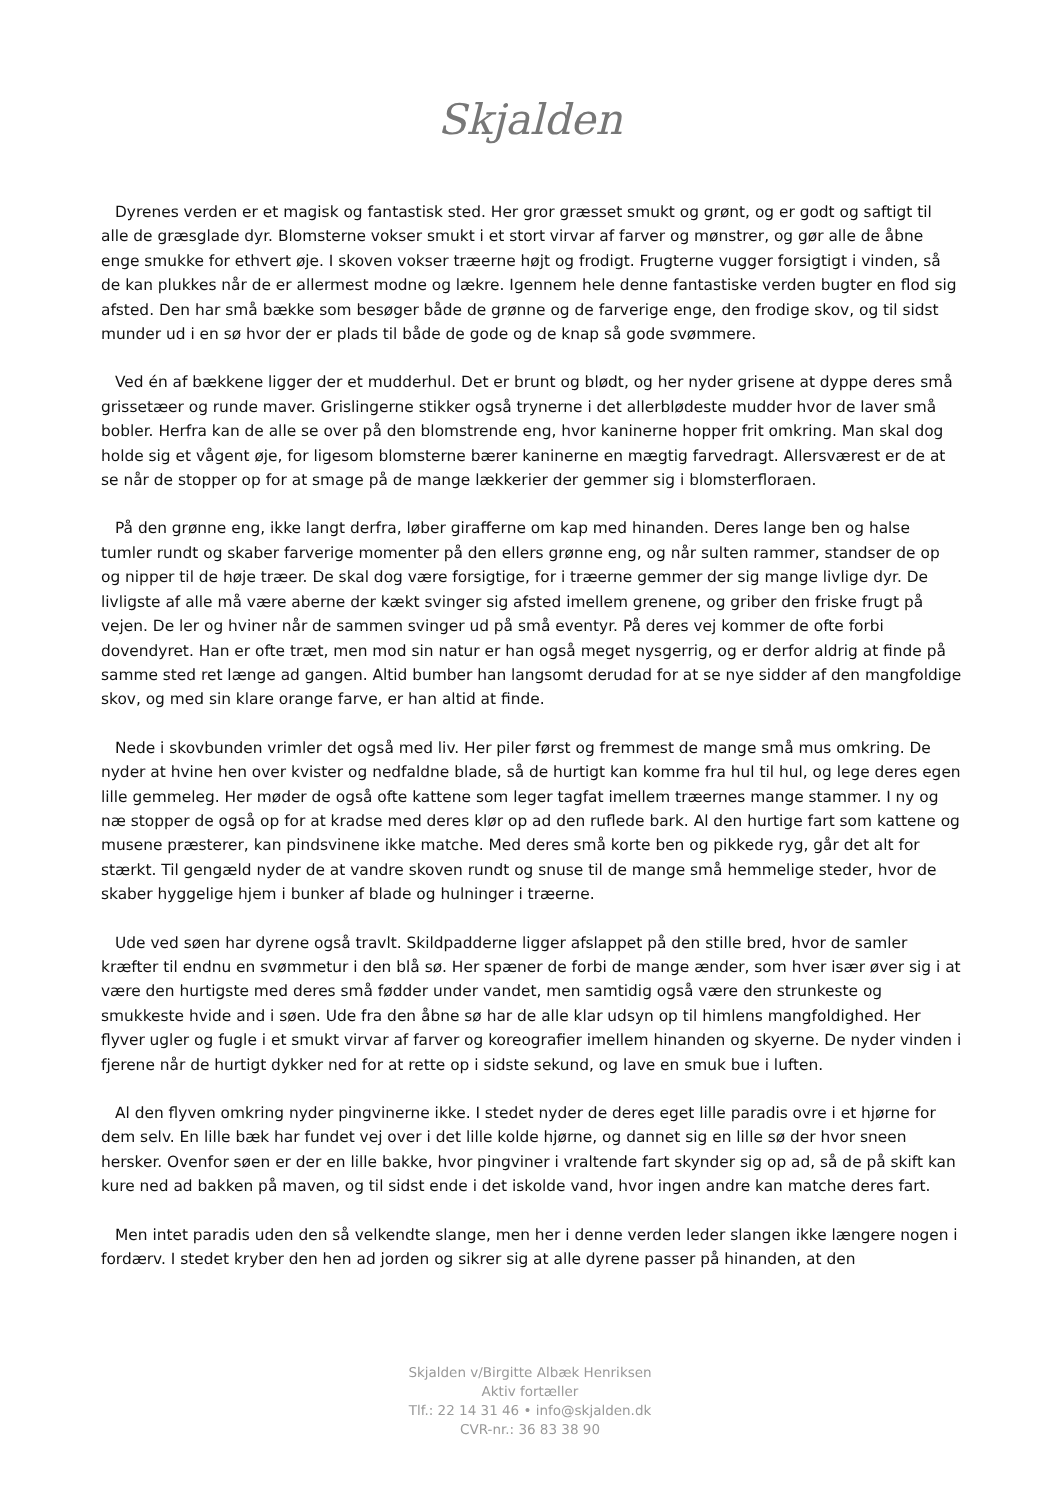Skjalden
Dyrenes verden er et magisk og fantastisk sted. Her gror græsset smukt og grønt, og er godt og saftigt til alle de græsglade dyr. Blomsterne vokser smukt i et stort virvar af farver og mønstrer, og gør alle de åbne enge smukke for ethvert øje. I skoven vokser træerne højt og frodigt. Frugterne vugger forsigtigt i vinden, så de kan plukkes når de er allermest modne og lækre. Igennem hele denne fantastiske verden bugter en flod sig afsted. Den har små bække som besøger både de grønne og de farverige enge, den frodige skov, og til sidst munder ud i en sø hvor der er plads til både de gode og de knap så gode svømmere.
Ved én af bækkene ligger der et mudderhul. Det er brunt og blødt, og her nyder grisene at dyppe deres små grissetæer og runde maver. Grislingerne stikker også trynerne i det allerblødeste mudder hvor de laver små bobler. Herfra kan de alle se over på den blomstrende eng, hvor kaninerne hopper frit omkring. Man skal dog holde sig et vågent øje, for ligesom blomsterne bærer kaninerne en mægtig farvedragt. Allersværest er de at se når de stopper op for at smage på de mange lækkerier der gemmer sig i blomsterfloraen.
På den grønne eng, ikke langt derfra, løber girafferne om kap med hinanden. Deres lange ben og halse tumler rundt og skaber farverige momenter på den ellers grønne eng, og når sulten rammer, standser de op og nipper til de høje træer. De skal dog være forsigtige, for i træerne gemmer der sig mange livlige dyr. De livligste af alle må være aberne der kækt svinger sig afsted imellem grenene, og griber den friske frugt på vejen. De ler og hviner når de sammen svinger ud på små eventyr. På deres vej kommer de ofte forbi dovendyret. Han er ofte træt, men mod sin natur er han også meget nysgerrig, og er derfor aldrig at finde på samme sted ret længe ad gangen. Altid bumber han langsomt derudad for at se nye sidder af den mangfoldige skov, og med sin klare orange farve, er han altid at finde.
Nede i skovbunden vrimler det også med liv. Her piler først og fremmest de mange små mus omkring. De nyder at hvine hen over kvister og nedfaldne blade, så de hurtigt kan komme fra hul til hul, og lege deres egen lille gemmeleg. Her møder de også ofte kattene som leger tagfat imellem træernes mange stammer. I ny og næ stopper de også op for at kradse med deres klør op ad den ruflede bark. Al den hurtige fart som kattene og musene præsterer, kan pindsvinene ikke matche. Med deres små korte ben og pikkede ryg, går det alt for stærkt. Til gengæld nyder de at vandre skoven rundt og snuse til de mange små hemmelige steder, hvor de skaber hyggelige hjem i bunker af blade og hulninger i træerne.
Ude ved søen har dyrene også travlt. Skildpadderne ligger afslappet på den stille bred, hvor de samler kræfter til endnu en svømmetur i den blå sø. Her spæner de forbi de mange ænder, som hver især øver sig i at være den hurtigste med deres små fødder under vandet, men samtidig også være den strunkeste og smukkeste hvide and i søen. Ude fra den åbne sø har de alle klar udsyn op til himlens mangfoldighed. Her flyver ugler og fugle i et smukt virvar af farver og koreografier imellem hinanden og skyerne. De nyder vinden i fjerene når de hurtigt dykker ned for at rette op i sidste sekund, og lave en smuk bue i luften.
Al den flyven omkring nyder pingvinerne ikke. I stedet nyder de deres eget lille paradis ovre i et hjørne for dem selv. En lille bæk har fundet vej over i det lille kolde hjørne, og dannet sig en lille sø der hvor sneen hersker. Ovenfor søen er der en lille bakke, hvor pingviner i vraltende fart skynder sig op ad, så de på skift kan kure ned ad bakken på maven, og til sidst ende i det iskolde vand, hvor ingen andre kan matche deres fart.
Men intet paradis uden den så velkendte slange, men her i denne verden leder slangen ikke længere nogen i fordærv. I stedet kryber den hen ad jorden og sikrer sig at alle dyrene passer på hinanden, at den
Skjalden v/Birgitte Albæk Henriksen
Aktiv fortæller
Tlf.: 22 14 31 46 • info@skjalden.dk
CVR-nr.: 36 83 38 90